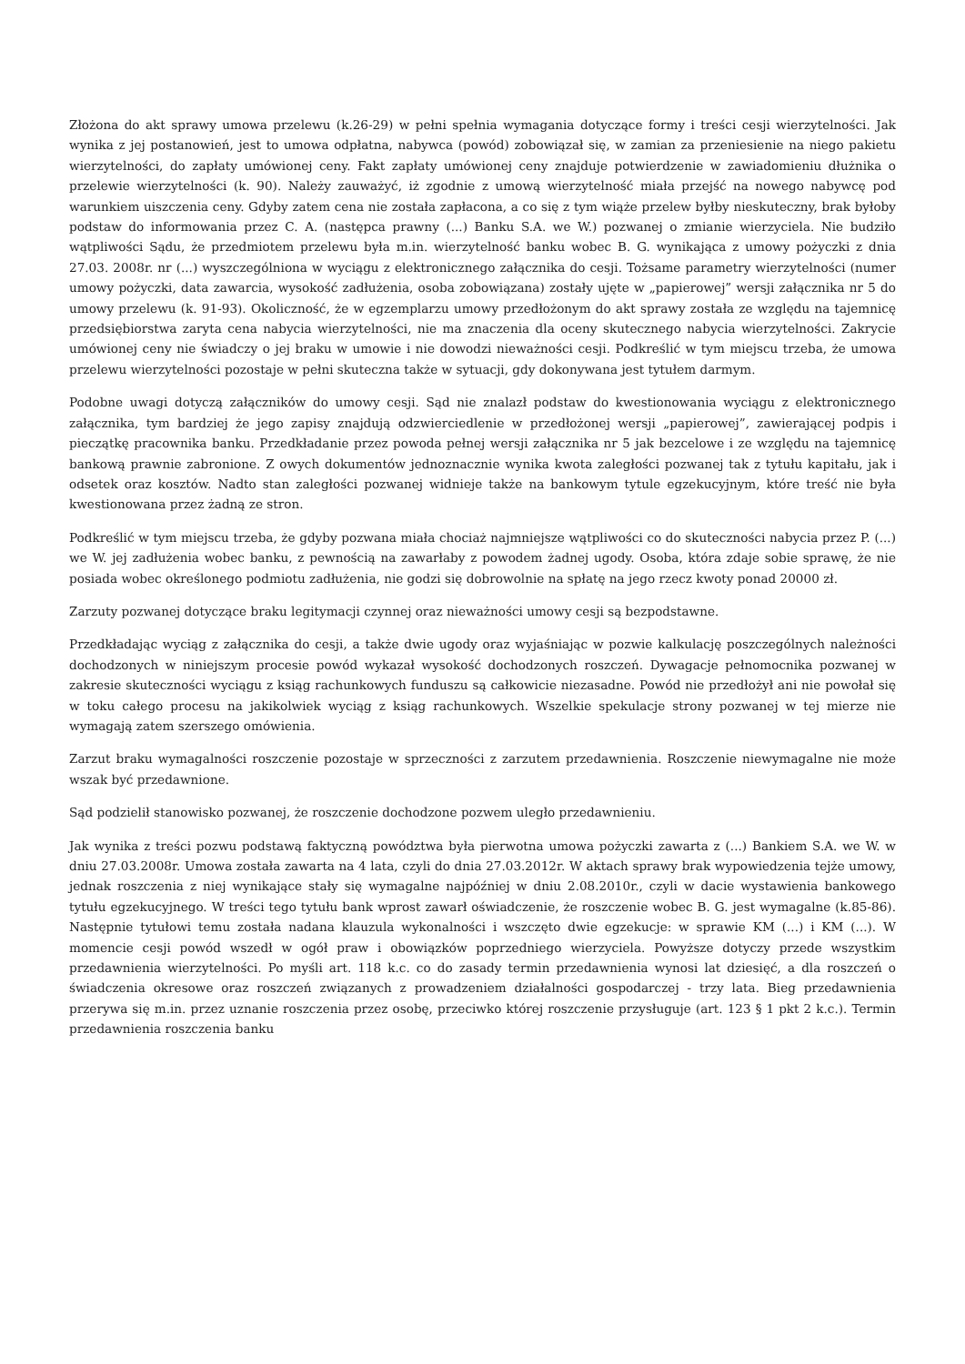Złożona do akt sprawy umowa przelewu (k.26-29) w pełni spełnia wymagania dotyczące formy i treści cesji wierzytelności. Jak wynika z jej postanowień, jest to umowa odpłatna, nabywca (powód) zobowiązał się, w zamian za przeniesienie na niego pakietu wierzytelności, do zapłaty umówionej ceny. Fakt zapłaty umówionej ceny znajduje potwierdzenie w zawiadomieniu dłużnika o przelewie wierzytelności (k. 90). Należy zauważyć, iż zgodnie z umową wierzytelność miała przejść na nowego nabywcę pod warunkiem uiszczenia ceny. Gdyby zatem cena nie została zapłacona, a co się z tym wiąże przelew byłby nieskuteczny, brak byłoby podstaw do informowania przez C. A. (następca prawny (...) Banku S.A. we W.) pozwanej o zmianie wierzyciela. Nie budziło wątpliwości Sądu, że przedmiotem przelewu była m.in. wierzytelność banku wobec B. G. wynikająca z umowy pożyczki z dnia 27.03. 2008r. nr (...) wyszczególniona w wyciągu z elektronicznego załącznika do cesji. Tożsame parametry wierzytelności (numer umowy pożyczki, data zawarcia, wysokość zadłużenia, osoba zobowiązana) zostały ujęte w „papierowej” wersji załącznika nr 5 do umowy przelewu (k. 91-93). Okoliczność, że w egzemplarzu umowy przedłożonym do akt sprawy została ze względu na tajemnicę przedsiębiorstwa zaryta cena nabycia wierzytelności, nie ma znaczenia dla oceny skutecznego nabycia wierzytelności. Zakrycie umówionej ceny nie świadczy o jej braku w umowie i nie dowodzi nieważności cesji. Podkreślić w tym miejscu trzeba, że umowa przelewu wierzytelności pozostaje w pełni skuteczna także w sytuacji, gdy dokonywana jest tytułem darmym.
Podobne uwagi dotyczą załączników do umowy cesji. Sąd nie znalazł podstaw do kwestionowania wyciągu z elektronicznego załącznika, tym bardziej że jego zapisy znajdują odzwierciedlenie w przedłożonej wersji „papierowej”, zawierającej podpis i pieczątkę pracownika banku. Przedkładanie przez powoda pełnej wersji załącznika nr 5 jak bezcelowe i ze względu na tajemnicę bankową prawnie zabronione. Z owych dokumentów jednoznacznie wynika kwota zaległości pozwanej tak z tytułu kapitału, jak i odsetek oraz kosztów. Nadto stan zaległości pozwanej widnieje także na bankowym tytule egzekucyjnym, które treść nie była kwestionowana przez żadną ze stron.
Podkreślić w tym miejscu trzeba, że gdyby pozwana miała chociaż najmniejsze wątpliwości co do skuteczności nabycia przez P. (...) we W. jej zadłużenia wobec banku, z pewnością na zawarłaby z powodem żadnej ugody. Osoba, która zdaje sobie sprawę, że nie posiada wobec określonego podmiotu zadłużenia, nie godzi się dobrowolnie na spłatę na jego rzecz kwoty ponad 20000 zł.
Zarzuty pozwanej dotyczące braku legitymacji czynnej oraz nieważności umowy cesji są bezpodstawne.
Przedkładając wyciąg z załącznika do cesji, a także dwie ugody oraz wyjaśniając w pozwie kalkulację poszczególnych należności dochodzonych w niniejszym procesie powód wykazał wysokość dochodzonych roszczeń. Dywagacje pełnomocnika pozwanej w zakresie skuteczności wyciągu z ksiąg rachunkowych funduszu są całkowicie niezasadne. Powód nie przedłożył ani nie powołał się w toku całego procesu na jakikolwiek wyciąg z ksiąg rachunkowych. Wszelkie spekulacje strony pozwanej w tej mierze nie wymagają zatem szerszego omówienia.
Zarzut braku wymagalności roszczenie pozostaje w sprzeczności z zarzutem przedawnienia. Roszczenie niewymagalne nie może wszak być przedawnione.
Sąd podzielił stanowisko pozwanej, że roszczenie dochodzone pozwem uległo przedawnieniu.
Jak wynika z treści pozwu podstawą faktyczną powództwa była pierwotna umowa pożyczki zawarta z (...) Bankiem S.A. we W. w dniu 27.03.2008r. Umowa została zawarta na 4 lata, czyli do dnia 27.03.2012r. W aktach sprawy brak wypowiedzenia tejże umowy, jednak roszczenia z niej wynikające stały się wymagalne najpóźniej w dniu 2.08.2010r., czyli w dacie wystawienia bankowego tytułu egzekucyjnego. W treści tego tytułu bank wprost zawarł oświadczenie, że roszczenie wobec B. G. jest wymagalne (k.85-86). Następnie tytułowi temu została nadana klauzula wykonalności i wszczęto dwie egzekucje: w sprawie KM (...) i KM (...). W momencie cesji powód wszedł w ogół praw i obowiązków poprzedniego wierzyciela. Powyższe dotyczy przede wszystkim przedawnienia wierzytelności. Po myśli art. 118 k.c. co do zasady termin przedawnienia wynosi lat dziesięć, a dla roszczeń o świadczenia okresowe oraz roszczeń związanych z prowadzeniem działalności gospodarczej - trzy lata. Bieg przedawnienia przerywa się m.in. przez uznanie roszczenia przez osobę, przeciwko której roszczenie przysługuje (art. 123 § 1 pkt 2 k.c.). Termin przedawnienia roszczenia banku